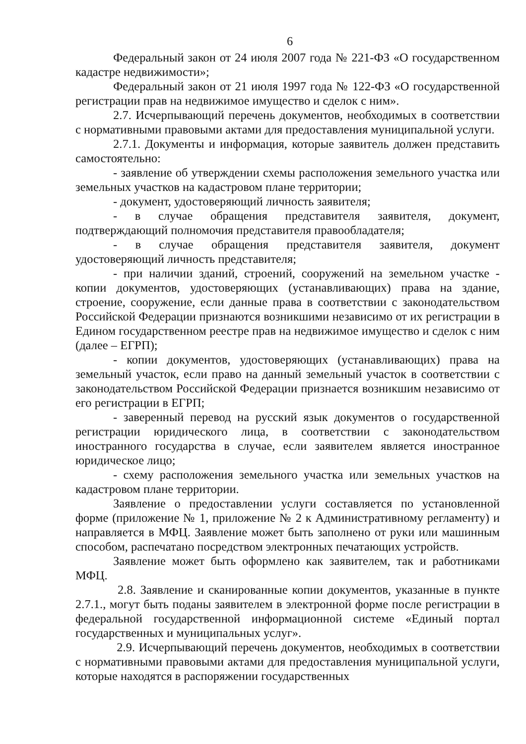6
Федеральный закон от 24 июля 2007 года № 221-ФЗ «О государственном кадастре недвижимости»;
Федеральный закон от 21 июля 1997 года № 122-ФЗ «О государственной регистрации прав на недвижимое имущество и сделок с ним».
2.7. Исчерпывающий перечень документов, необходимых в соответствии с нормативными правовыми актами для предоставления муниципальной услуги.
2.7.1. Документы и информация, которые заявитель должен представить самостоятельно:
- заявление об утверждении схемы расположения земельного участка или земельных участков на кадастровом плане территории;
- документ, удостоверяющий личность заявителя;
- в случае обращения представителя заявителя, документ, подтверждающий полномочия представителя правообладателя;
- в случае обращения представителя заявителя, документ удостоверяющий личность представителя;
- при наличии зданий, строений, сооружений на земельном участке - копии документов, удостоверяющих (устанавливающих) права на здание, строение, сооружение, если данные права в соответствии с законодательством Российской Федерации признаются возникшими независимо от их регистрации в Едином государственном реестре прав на недвижимое имущество и сделок с ним (далее – ЕГРП);
- копии документов, удостоверяющих (устанавливающих) права на земельный участок, если право на данный земельный участок в соответствии с законодательством Российской Федерации признается возникшим независимо от его регистрации в ЕГРП;
- заверенный перевод на русский язык документов о государственной регистрации юридического лица, в соответствии с законодательством иностранного государства в случае, если заявителем является иностранное юридическое лицо;
- схему расположения земельного участка или земельных участков на кадастровом плане территории.
Заявление о предоставлении услуги составляется по установленной форме (приложение № 1, приложение № 2 к Административному регламенту) и направляется в МФЦ. Заявление может быть заполнено от руки или машинным способом, распечатано посредством электронных печатающих устройств.
Заявление может быть оформлено как заявителем, так и работниками МФЦ.
2.8. Заявление и сканированные копии документов, указанные в пункте 2.7.1., могут быть поданы заявителем в электронной форме после регистрации в федеральной государственной информационной системе «Единый портал государственных и муниципальных услуг».
2.9. Исчерпывающий перечень документов, необходимых в соответствии с нормативными правовыми актами для предоставления муниципальной услуги, которые находятся в распоряжении государственных